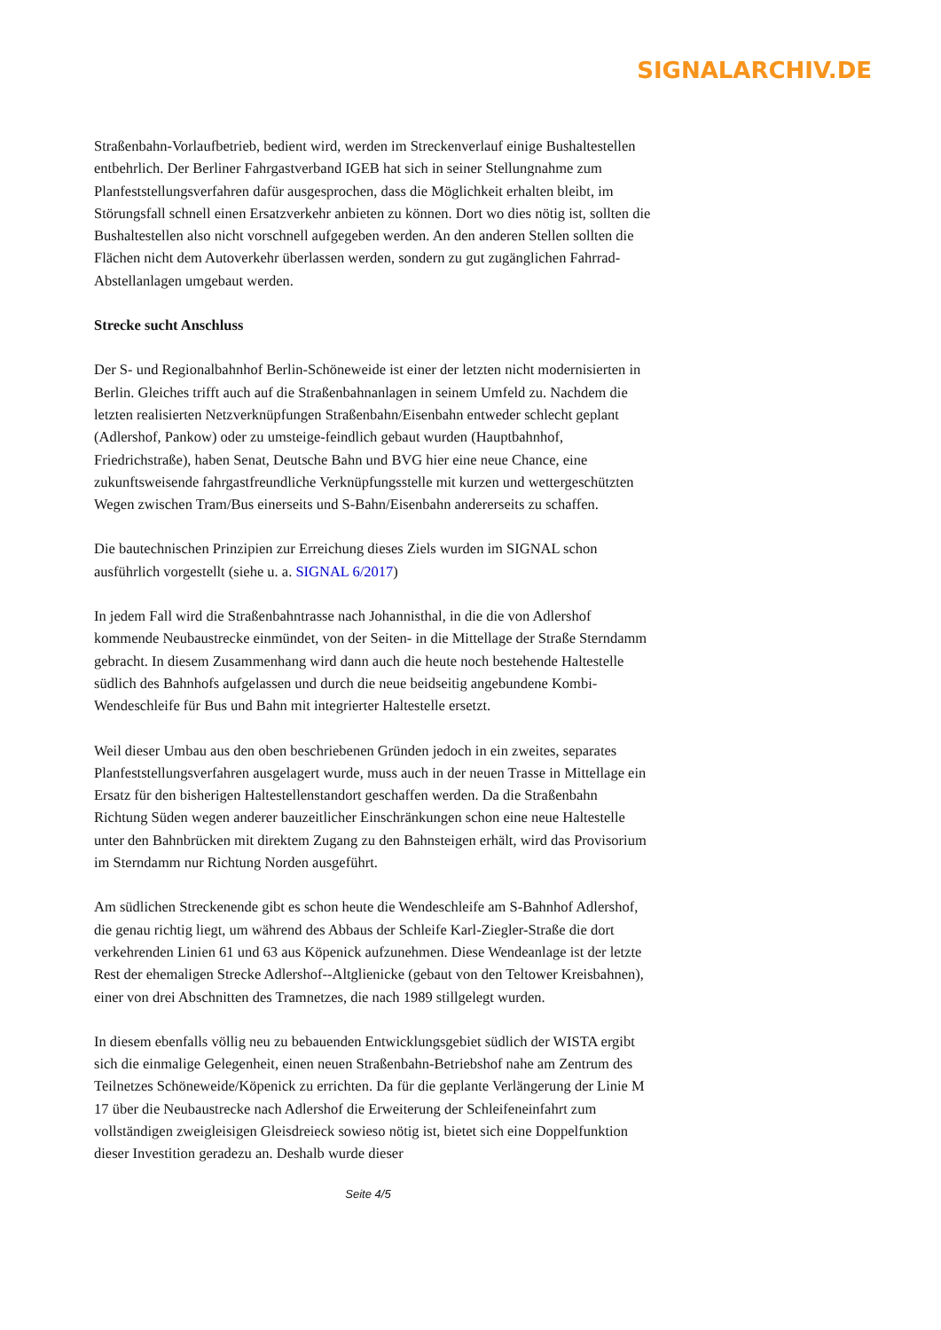SIGNALARCHIV.DE
Straßenbahn-Vorlaufbetrieb, bedient wird, werden im Streckenverlauf einige Bushaltestellen entbehrlich. Der Berliner Fahrgastverband IGEB hat sich in seiner Stellungnahme zum Planfeststellungsverfahren dafür ausgesprochen, dass die Möglichkeit erhalten bleibt, im Störungsfall schnell einen Ersatzverkehr anbieten zu können. Dort wo dies nötig ist, sollten die Bushaltestellen also nicht vorschnell aufgegeben werden. An den anderen Stellen sollten die Flächen nicht dem Autoverkehr überlassen werden, sondern zu gut zugänglichen Fahrrad-Abstellanlagen umgebaut werden.
Strecke sucht Anschluss
Der S- und Regionalbahnhof Berlin-Schöneweide ist einer der letzten nicht modernisierten in Berlin. Gleiches trifft auch auf die Straßenbahnanlagen in seinem Umfeld zu. Nachdem die letzten realisierten Netzverknüpfungen Straßenbahn/Eisenbahn entweder schlecht geplant (Adlershof, Pankow) oder zu umsteige-feindlich gebaut wurden (Hauptbahnhof, Friedrichstraße), haben Senat, Deutsche Bahn und BVG hier eine neue Chance, eine zukunftsweisende fahrgastfreundliche Verknüpfungsstelle mit kurzen und wettergeschützten Wegen zwischen Tram/Bus einerseits und S-Bahn/Eisenbahn andererseits zu schaffen.
Die bautechnischen Prinzipien zur Erreichung dieses Ziels wurden im SIGNAL schon ausführlich vorgestellt (siehe u. a. SIGNAL 6/2017)
In jedem Fall wird die Straßenbahntrasse nach Johannisthal, in die die von Adlershof kommende Neubaustrecke einmündet, von der Seiten- in die Mittellage der Straße Sterndamm gebracht. In diesem Zusammenhang wird dann auch die heute noch bestehende Haltestelle südlich des Bahnhofs aufgelassen und durch die neue beidseitig angebundene Kombi-Wendeschleife für Bus und Bahn mit integrierter Haltestelle ersetzt.
Weil dieser Umbau aus den oben beschriebenen Gründen jedoch in ein zweites, separates Planfeststellungsverfahren ausgelagert wurde, muss auch in der neuen Trasse in Mittellage ein Ersatz für den bisherigen Haltestellenstandort geschaffen werden. Da die Straßenbahn Richtung Süden wegen anderer bauzeitlicher Einschränkungen schon eine neue Haltestelle unter den Bahnbrücken mit direktem Zugang zu den Bahnsteigen erhält, wird das Provisorium im Sterndamm nur Richtung Norden ausgeführt.
Am südlichen Streckenende gibt es schon heute die Wendeschleife am S-Bahnhof Adlershof, die genau richtig liegt, um während des Abbaus der Schleife Karl-Ziegler-Straße die dort verkehrenden Linien 61 und 63 aus Köpenick aufzunehmen. Diese Wendeanlage ist der letzte Rest der ehemaligen Strecke Adlershof--Altglienicke (gebaut von den Teltower Kreisbahnen), einer von drei Abschnitten des Tramnetzes, die nach 1989 stillgelegt wurden.
In diesem ebenfalls völlig neu zu bebauenden Entwicklungsgebiet südlich der WISTA ergibt sich die einmalige Gelegenheit, einen neuen Straßenbahn-Betriebshof nahe am Zentrum des Teilnetzes Schöneweide/Köpenick zu errichten. Da für die geplante Verlängerung der Linie M 17 über die Neubaustrecke nach Adlershof die Erweiterung der Schleifeneinfahrt zum vollständigen zweigleisigen Gleisdreieck sowieso nötig ist, bietet sich eine Doppelfunktion dieser Investition geradezu an. Deshalb wurde dieser
Seite 4/5